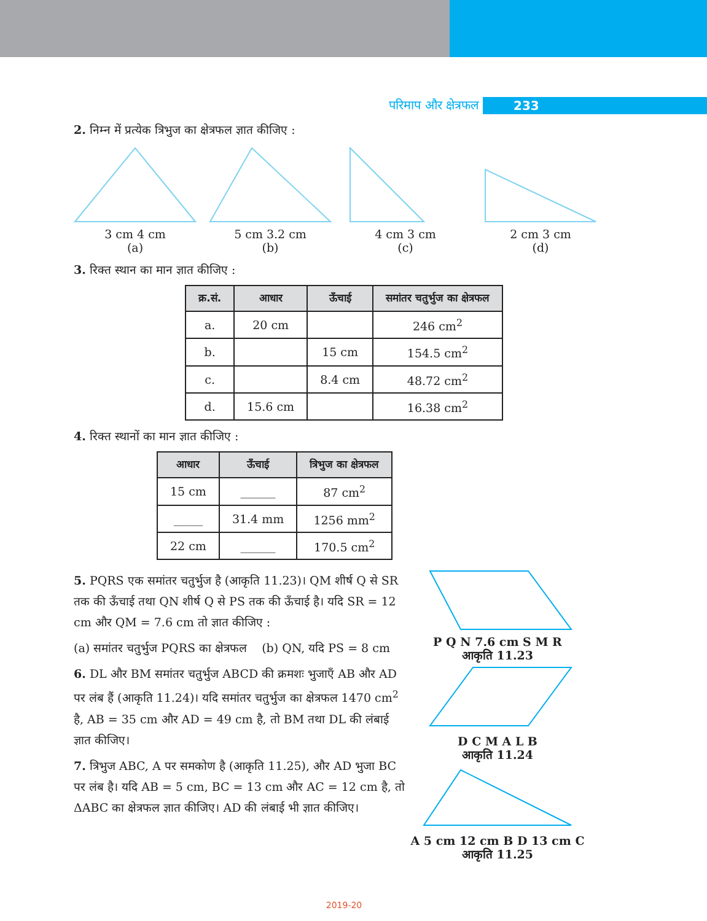परिमाप और क्षेत्रफल 233
2. निम्न में प्रत्येक त्रिभुज का क्षेत्रफल ज्ञात कीजिए :
3 cm 4 cm
(a)
5 cm 3.2 cm
(b)
4 cm 3 cm
(c)
2 cm 3 cm
(d)
3. रिक्त स्थान का मान ज्ञात कीजिए :
| क्र.सं. | आधार | ऊँचाई | समांतर चतुर्भुज का क्षेत्रफल |
| --- | --- | --- | --- |
| a. | 20 cm | | 246 cm<sup>2</sup> |
| b. | | 15 cm | 154.5 cm<sup>2</sup> |
| c. | | 8.4 cm | 48.72 cm<sup>2</sup> |
| d. | 15.6 cm | | 16.38 cm<sup>2</sup> |
4. रिक्त स्थानों का मान ज्ञात कीजिए :
| आधार | ऊँचाई | त्रिभुज का क्षेत्रफल |
| --- | --- | --- |
| 15 cm | ______ | 87 cm<sup>2</sup> |
| _____ | 31.4 mm | 1256 mm<sup>2</sup> |
| 22 cm | ______ | 170.5 cm<sup>2</sup> |
5. PQRS एक समांतर चतुर्भुज है (आकृति 11.23)। QM शीर्ष Q से SR तक की ऊँचाई तथा QN शीर्ष Q से PS तक की ऊँचाई है। यदि SR = 12 cm और QM = 7.6 cm तो ज्ञात कीजिए :
(a) समांतर चतुर्भुज PQRS का क्षेत्रफल (b) QN, यदि PS = 8 cm
6. DL और BM समांतर चतुर्भुज ABCD की क्रमशः भुजाएँ AB और AD पर लंब हैं (आकृति 11.24)। यदि समांतर चतुर्भुज का क्षेत्रफल 1470 cm<sup>2</sup> है, AB = 35 cm और AD = 49 cm है, तो BM तथा DL की लंबाई ज्ञात कीजिए।
7. त्रिभुज ABC, A पर समकोण है (आकृति 11.25), और AD भुजा BC पर लंब है। यदि AB = 5 cm, BC = 13 cm और AC = 12 cm है, तो ΔABC का क्षेत्रफल ज्ञात कीजिए। AD की लंबाई भी ज्ञात कीजिए।
P Q N 7.6 cm S M R
आकृति 11.23
D C M A L B
आकृति 11.24
A 5 cm 12 cm B D 13 cm C
आकृति 11.25
2019-20